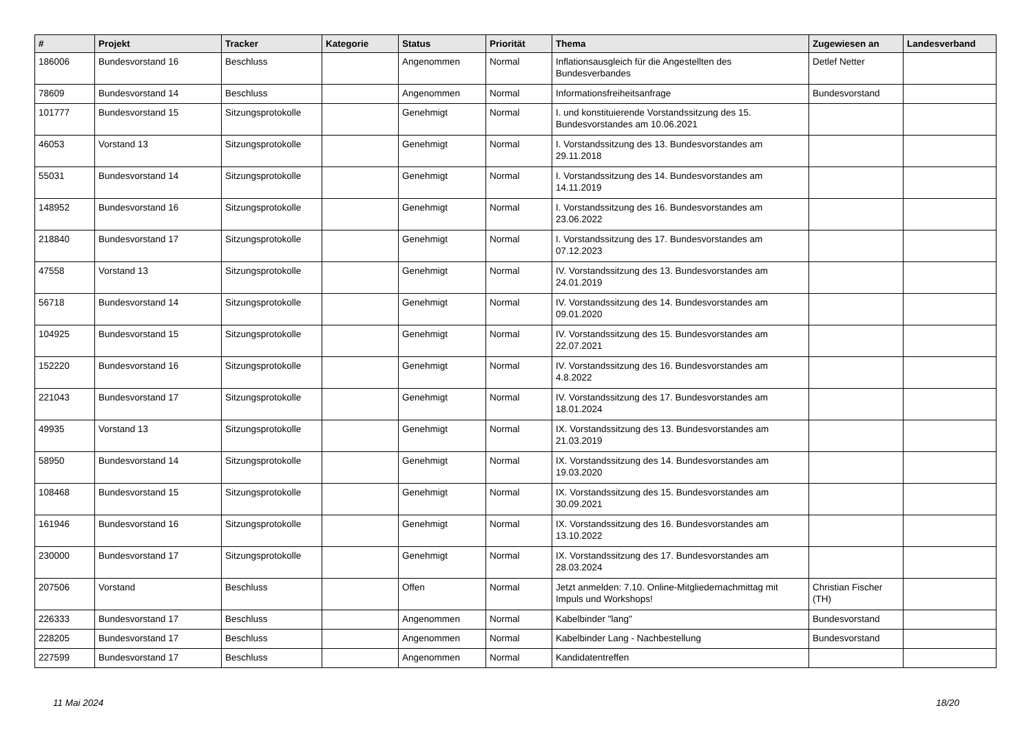| # | Projekt | Tracker | Kategorie | Status | Priorität | Thema | Zugewiesen an | Landesverband |
| --- | --- | --- | --- | --- | --- | --- | --- | --- |
| 186006 | Bundesvorstand 16 | Beschluss | | Angenommen | Normal | Inflationsausgleich für die Angestellten des Bundesverbandes | Detlef Netter | |
| 78609 | Bundesvorstand 14 | Beschluss | | Angenommen | Normal | Informationsfreiheitsanfrage | Bundesvorstand | |
| 101777 | Bundesvorstand 15 | Sitzungsprotokolle | | Genehmigt | Normal | I. und konstituierende Vorstandssitzung des 15. Bundesvorstandes am 10.06.2021 | | |
| 46053 | Vorstand 13 | Sitzungsprotokolle | | Genehmigt | Normal | I. Vorstandssitzung des 13. Bundesvorstandes am 29.11.2018 | | |
| 55031 | Bundesvorstand 14 | Sitzungsprotokolle | | Genehmigt | Normal | I. Vorstandssitzung des 14. Bundesvorstandes am 14.11.2019 | | |
| 148952 | Bundesvorstand 16 | Sitzungsprotokolle | | Genehmigt | Normal | I. Vorstandssitzung des 16. Bundesvorstandes am 23.06.2022 | | |
| 218840 | Bundesvorstand 17 | Sitzungsprotokolle | | Genehmigt | Normal | I. Vorstandssitzung des 17. Bundesvorstandes am 07.12.2023 | | |
| 47558 | Vorstand 13 | Sitzungsprotokolle | | Genehmigt | Normal | IV. Vorstandssitzung des 13. Bundesvorstandes am 24.01.2019 | | |
| 56718 | Bundesvorstand 14 | Sitzungsprotokolle | | Genehmigt | Normal | IV. Vorstandssitzung des 14. Bundesvorstandes am 09.01.2020 | | |
| 104925 | Bundesvorstand 15 | Sitzungsprotokolle | | Genehmigt | Normal | IV. Vorstandssitzung des 15. Bundesvorstandes am 22.07.2021 | | |
| 152220 | Bundesvorstand 16 | Sitzungsprotokolle | | Genehmigt | Normal | IV. Vorstandssitzung des 16. Bundesvorstandes am 4.8.2022 | | |
| 221043 | Bundesvorstand 17 | Sitzungsprotokolle | | Genehmigt | Normal | IV. Vorstandssitzung des 17. Bundesvorstandes am 18.01.2024 | | |
| 49935 | Vorstand 13 | Sitzungsprotokolle | | Genehmigt | Normal | IX. Vorstandssitzung des 13. Bundesvorstandes am 21.03.2019 | | |
| 58950 | Bundesvorstand 14 | Sitzungsprotokolle | | Genehmigt | Normal | IX. Vorstandssitzung des 14. Bundesvorstandes am 19.03.2020 | | |
| 108468 | Bundesvorstand 15 | Sitzungsprotokolle | | Genehmigt | Normal | IX. Vorstandssitzung des 15. Bundesvorstandes am 30.09.2021 | | |
| 161946 | Bundesvorstand 16 | Sitzungsprotokolle | | Genehmigt | Normal | IX. Vorstandssitzung des 16. Bundesvorstandes am 13.10.2022 | | |
| 230000 | Bundesvorstand 17 | Sitzungsprotokolle | | Genehmigt | Normal | IX. Vorstandssitzung des 17. Bundesvorstandes am 28.03.2024 | | |
| 207506 | Vorstand | Beschluss | | Offen | Normal | Jetzt anmelden: 7.10. Online-Mitgliedernachmittag mit Impuls und Workshops! | Christian Fischer (TH) | |
| 226333 | Bundesvorstand 17 | Beschluss | | Angenommen | Normal | Kabelbinder "lang" | Bundesvorstand | |
| 228205 | Bundesvorstand 17 | Beschluss | | Angenommen | Normal | Kabelbinder Lang - Nachbestellung | Bundesvorstand | |
| 227599 | Bundesvorstand 17 | Beschluss | | Angenommen | Normal | Kandidatentreffen | | |
11 Mai 2024 18/20